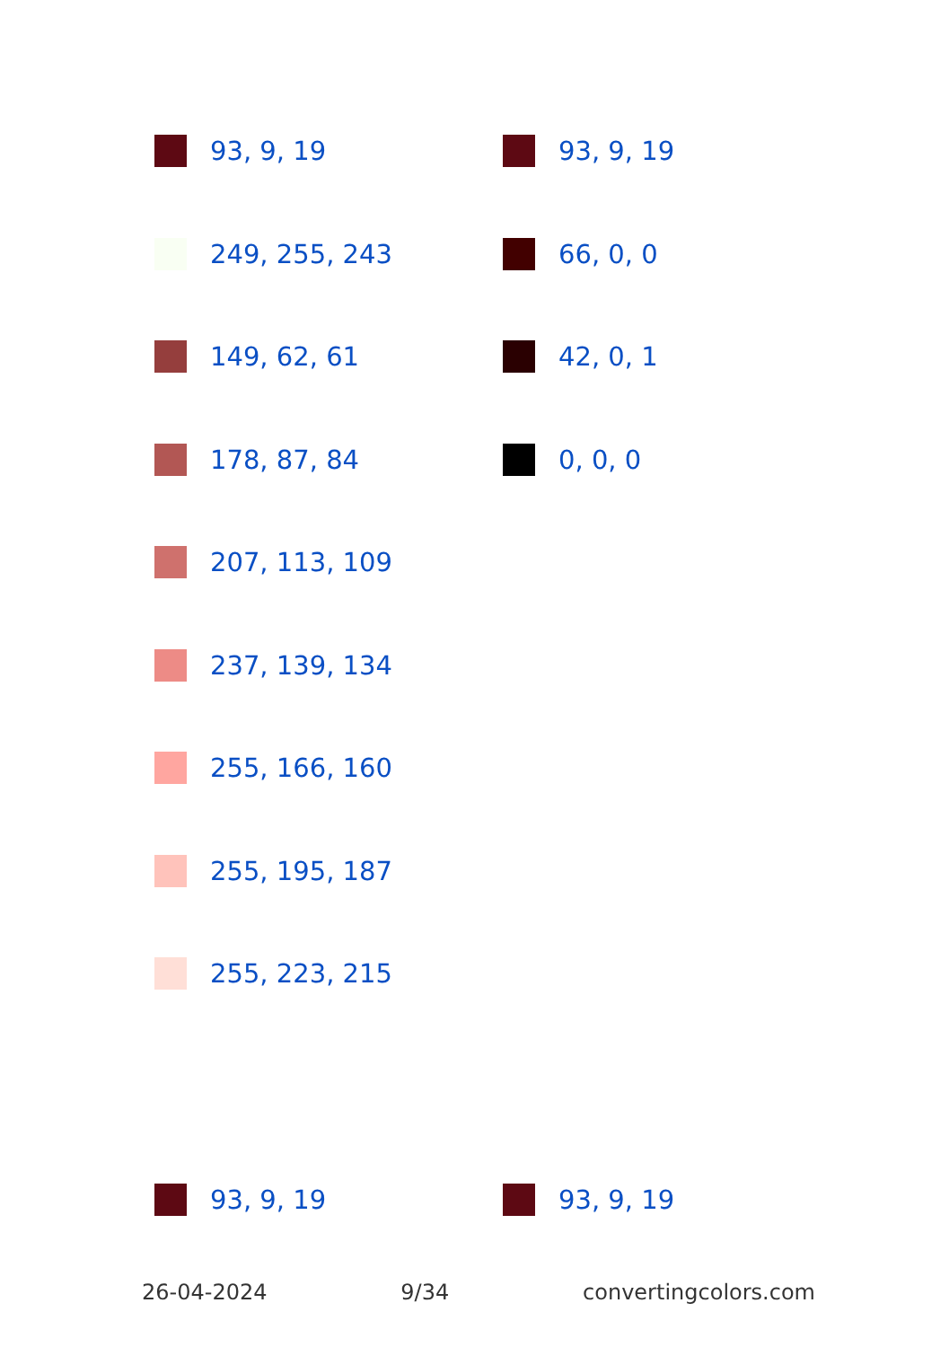93, 9, 19
249, 255, 243
149, 62, 61
178, 87, 84
207, 113, 109
237, 139, 134
255, 166, 160
255, 195, 187
255, 223, 215
93, 9, 19
66, 0, 0
42, 0, 1
0, 0, 0
93, 9, 19 93, 9, 19
26-04-2024 9/34 convertingcolors.com